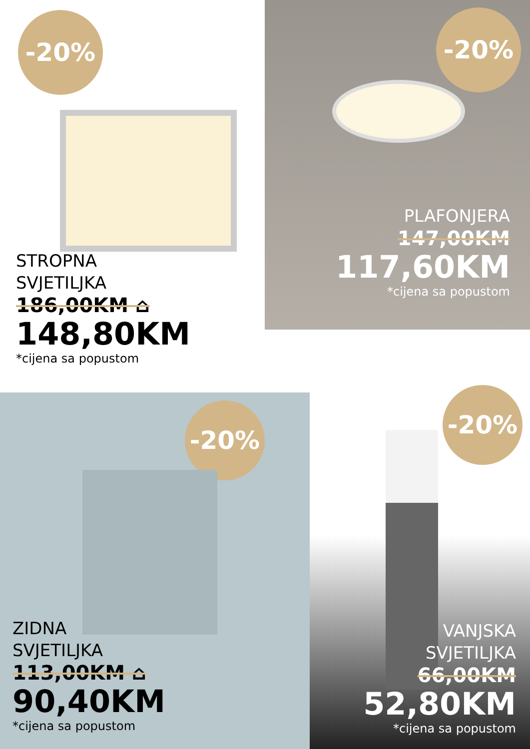-20%
STROPNA
SVJETILJKA
186,00KM ⌂
148,80KM
*cijena sa popustom
-20%
PLAFONJERA
147,00KM
117,60KM
*cijena sa popustom
-20%
ZIDNA
SVJETILJKA
113,00KM ⌂
90,40KM
*cijena sa popustom
-20%
VANJSKA
SVJETILJKA
66,00KM
52,80KM
*cijena sa popustom